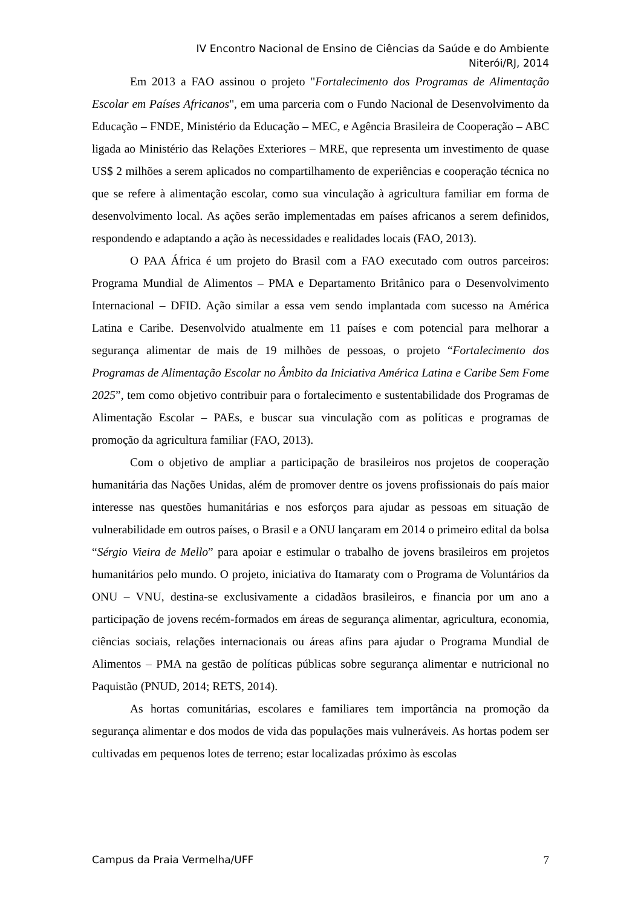IV Encontro Nacional de Ensino de Ciências da Saúde e do Ambiente
Niterói/RJ, 2014
Em 2013 a FAO assinou o projeto "Fortalecimento dos Programas de Alimentação Escolar em Países Africanos", em uma parceria com o Fundo Nacional de Desenvolvimento da Educação – FNDE, Ministério da Educação – MEC, e Agência Brasileira de Cooperação – ABC ligada ao Ministério das Relações Exteriores – MRE, que representa um investimento de quase US$ 2 milhões a serem aplicados no compartilhamento de experiências e cooperação técnica no que se refere à alimentação escolar, como sua vinculação à agricultura familiar em forma de desenvolvimento local. As ações serão implementadas em países africanos a serem definidos, respondendo e adaptando a ação às necessidades e realidades locais (FAO, 2013).
O PAA África é um projeto do Brasil com a FAO executado com outros parceiros: Programa Mundial de Alimentos – PMA e Departamento Britânico para o Desenvolvimento Internacional – DFID. Ação similar a essa vem sendo implantada com sucesso na América Latina e Caribe. Desenvolvido atualmente em 11 países e com potencial para melhorar a segurança alimentar de mais de 19 milhões de pessoas, o projeto “Fortalecimento dos Programas de Alimentação Escolar no Âmbito da Iniciativa América Latina e Caribe Sem Fome 2025”, tem como objetivo contribuir para o fortalecimento e sustentabilidade dos Programas de Alimentação Escolar – PAEs, e buscar sua vinculação com as políticas e programas de promoção da agricultura familiar (FAO, 2013).
Com o objetivo de ampliar a participação de brasileiros nos projetos de cooperação humanitária das Nações Unidas, além de promover dentre os jovens profissionais do país maior interesse nas questões humanitárias e nos esforços para ajudar as pessoas em situação de vulnerabilidade em outros países, o Brasil e a ONU lançaram em 2014 o primeiro edital da bolsa “Sérgio Vieira de Mello” para apoiar e estimular o trabalho de jovens brasileiros em projetos humanitários pelo mundo. O projeto, iniciativa do Itamaraty com o Programa de Voluntários da ONU – VNU, destina-se exclusivamente a cidadãos brasileiros, e financia por um ano a participação de jovens recém-formados em áreas de segurança alimentar, agricultura, economia, ciências sociais, relações internacionais ou áreas afins para ajudar o Programa Mundial de Alimentos – PMA na gestão de políticas públicas sobre segurança alimentar e nutricional no Paquistão (PNUD, 2014; RETS, 2014).
As hortas comunitárias, escolares e familiares tem importância na promoção da segurança alimentar e dos modos de vida das populações mais vulneráveis. As hortas podem ser cultivadas em pequenos lotes de terreno; estar localizadas próximo às escolas
Campus da Praia Vermelha/UFF 7